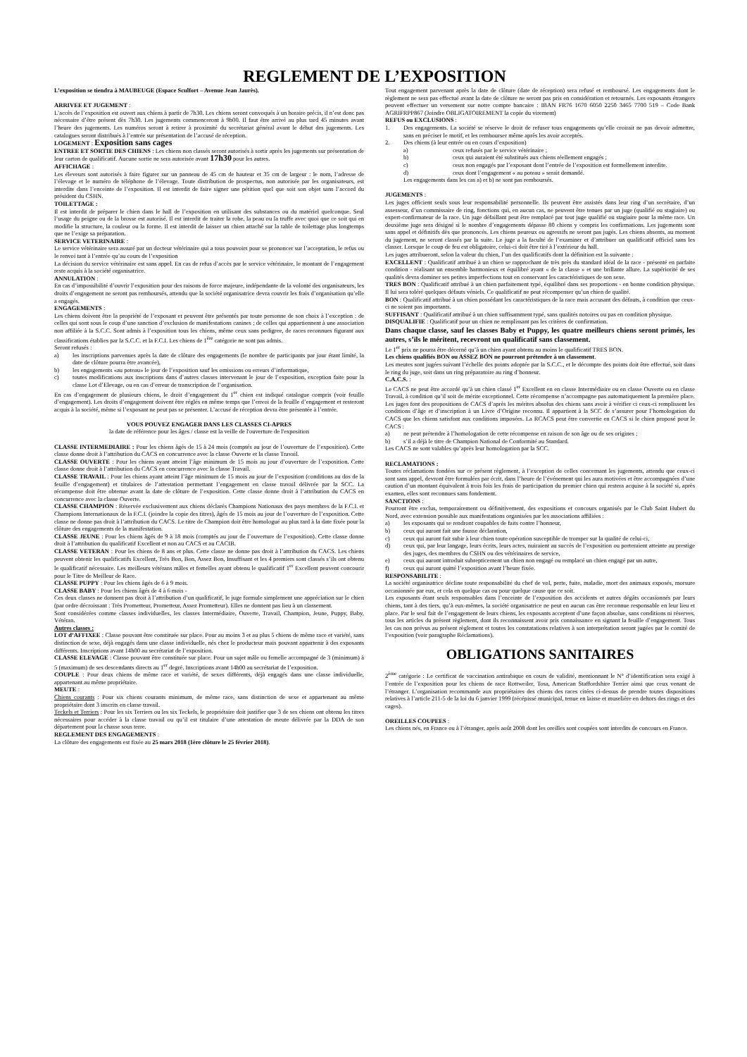REGLEMENT DE L’EXPOSITION
L’exposition se tiendra à MAUBEUGE (Espace Sculfort – Avenue Jean Jaurès).
ARRIVEE ET JUGEMENT :
L’accès de l’exposition est ouvert aux chiens à partir de 7h30. Les chiens seront convoqués à un horaire précis, il n’est donc pas nécessaire d’être présent dès 7h30. Les jugements commenceront à 9h00. Il faut être arrivé au plus tard 45 minutes avant l’heure des jugements. Les numéros seront à retirer à proximité du secrétariat général avant le début des jugements. Les catalogues seront distribués à l’entrée sur présentation de l’accusé de réception.
LOGEMENT : Exposition sans cages
ENTREE ET SORTIE DES CHIENS : Les chiens non classés seront autorisés à sortir après les jugements sur présentation de leur carton de qualificatif. Aucune sortie ne sera autorisée avant 17h30 pour les autres.
AFFICHAGE :
Les éleveurs sont autorisés à faire figurer sur un panneau de 45 cm de hauteur et 35 cm de largeur : le nom, l’adresse de l’élevage et le numéro de téléphone de l’élevage. Toute distribution de prospectus, non autorisée par les organisateurs, est interdite dans l’enceinte de l’exposition. Il est interdit de faire signer une pétition quel que soit son objet sans l’accord du président du CSHN.
TOILETTAGE :
Il est interdit de préparer le chien dans le hall de l’exposition en utilisant des substances ou du matériel quelconque. Seul l’usage du peigne ou de la brosse est autorisé. Il est interdit de traiter la robe, la peau ou la truffe avec quoi que ce soit qui en modifie la structure, la couleur ou la forme. Il est interdit de laisser un chien attaché sur la table de toilettage plus longtemps que ne l’exige sa préparation.
SERVICE VETERINAIRE :
Le service vétérinaire sera assuré par un docteur vétérinaire qui a tous pouvoirs pour se prononcer sur l’acceptation, le refus ou le renvoi tant à l’entrée qu’au cours de l’exposition
La décision du service vétérinaire est sans appel. En cas de refus d’accès par le service vétérinaire, le montant de l’engagement reste acquis à la société organisatrice.
ANNULATION :
En cas d’impossibilité d’ouvrir l’exposition pour des raisons de force majeure, indépendante de la volonté des organisateurs, les droits d’engagement ne seront pas remboursés, attendu que la société organisatrice devra couvrir les frais d’organisation qu’elle a engagés.
ENGAGEMENTS :
Les chiens doivent être la propriété de l’exposant et peuvent être présentés par toute personne de son choix à l’exception : de celles qui sont sous le coup d’une sanction d’exclusion de manifestations canines ; de celles qui appartiennent à une association non affiliée à la S.C.C. Sont admis à l’exposition tous les chiens, même ceux sans pedigree, de races reconnues figurant aux classifications établies par la S.C.C. et la F.C.I. Les chiens de 1<sup>ère</sup> catégorie ne sont pas admis.
Seront refusés :
a) les inscriptions parvenues après la date de clôture des engagements (le nombre de participants par jour étant limité, la date de clôture pourra être avancée),
b) les engagements «au poteau» le jour de l’exposition sauf les omissions ou erreurs d’informatique,
c) toutes modifications aux inscriptions dans d’autres classes intervenant le jour de l’exposition, exception faite pour la classe Lot d’Elevage, ou en cas d’erreur de transcription de l’organisation.
En cas d’engagement de plusieurs chiens, le droit d’engagement du 1<sup>er</sup> chien est indiqué catalogue compris (voir feuille d’engagement). Les droits d’engagement doivent être réglés en même temps que l’envoi de la feuille d’engagement et resteront acquis à la société, même si l’exposant ne peut pas se présenter. L’accusé de réception devra être présentée à l’entrée.
VOUS POUVEZ ENGAGER DANS LES CLASSES CI-APRES
la date de référence pour les âges / classe est la veille de l'ouverture de l'exposition
CLASSE INTERMEDIAIRE : Pour les chiens âgés de 15 à 24 mois (comptés au jour de l’ouverture de l’exposition). Cette classe donne droit à l’attribution du CACS en concurrence avec la classe Ouverte et la classe Travail.
CLASSE OUVERTE : Pour les chiens ayant atteint l’âge minimum de 15 mois au jour d’ouverture de l’exposition. Cette classe donne droit à l’attribution du CACS en concurrence avec la classe Travail.
CLASSE TRAVAIL : Pour les chiens ayant atteint l’âge minimum de 15 mois au jour de l’exposition (conditions au dos de la feuille d’engagement) et titulaires de l’attestation permettant l’engagement en classe travail délivrée par la SCC. La récompense doit être obtenue avant la date de clôture de l’exposition. Cette classe donne droit à l’attribution du CACS en concurrence avec la classe Ouverte.
CLASSE CHAMPION : Réservée exclusivement aux chiens déclarés Champions Nationaux des pays membres de la F.C.I. et Champions Internationaux de la F.C.I. (joindre la copie des titres), âgés de 15 mois au jour de l’ouverture de l’exposition. Cette classe ne donne pas droit à l’attribution du CACS. Le titre de Champion doit être homologué au plus tard à la date fixée pour la clôture des engagements de la manifestation.
CLASSE JEUNE : Pour les chiens âgés de 9 à 18 mois (comptés au jour de l’ouverture de l’exposition). Cette classe donne droit à l’attribution du qualificatif Excellent et non au CACS et au CACIB.
CLASSE VETERAN : Pour les chiens de 8 ans et plus. Cette classe ne donne pas droit à l’attribution du CACS. Les chiens peuvent obtenir les qualificatifs Excellent, Très Bon, Bon, Assez Bon, Insuffisant et les 4 premiers sont classés s’ils ont obtenu le qualificatif nécessaire. Les meilleurs vétérans mâles et femelles ayant obtenu le qualificatif 1<sup>er</sup> Excellent peuvent concourir pour le Titre de Meilleur de Race.
CLASSE PUPPY : Pour les chiens âgés de 6 à 9 mois.
CLASSE BABY : Pour les chiens âgés de 4 à 6 mois -
Ces deux classes ne donnent pas droit à l’attribution d’un qualificatif, le juge formule simplement une appréciation sur le chien (par ordre décroissant : Très Prometteur, Prometteur, Assez Prometteur). Elles ne donnent pas lieu à un classement.
Sont considérées comme classes individuelles, les classes Intermédiaire, Ouverte, Travail, Champion, Jeune, Puppy, Baby, Vétéran.
Autres classes :
LOT d’AFFIXEE : Classe pouvant être constituée sur place. Pour au moins 3 et au plus 5 chiens de même race et variété, sans distinction de sexe, déjà engagés dans une classe individuelle, nés chez le producteur mais pouvant appartenir à des exposants différents. Inscriptions avant 14h00 au secrétariat de l’exposition.
CLASSE ELEVAGE : Classe pouvant être constituée sur place. Pour un sujet mâle ou femelle accompagné de 3 (minimum) à 5 (maximum) de ses descendants directs au 1<sup>er</sup> degré. Inscriptions avant 14h00 au secrétariat de l’exposition.
COUPLE : Pour deux chiens de même race et variété, de sexes différents, déjà engagés dans une classe individuelle, appartenant au même propriétaire.
MEUTE :
Chiens courants : Pour six chiens courants minimum, de même race, sans distinction de sexe et appartenant au même propriétaire dont 3 inscrits en classe travail.
Teckels et Terriers : Pour les six Terriers ou les six Teckels, le propriétaire doit justifier que 3 de ses chiens ont obtenu les titres nécessaires pour accéder à la classe travail ou qu’il est titulaire d’une attestation de meute délivrée par la DDA de son département pour la chasse sous terre.
REGLEMENT DES ENGAGEMENTS :
La clôture des engagements est fixée au 25 mars 2018 (1ère clôture le 25 février 2018).
Tout engagement parvenant après la date de clôture (date de réception) sera refusé et remboursé. Les engagements dont le règlement ne sera pas effectué avant la date de clôture ne seront pas pris en considération et retournés. Les exposants étrangers peuvent effectuer un versement sur notre compte bancaire : IBAN FR76 1670 6050 2250 3465 7700 519 – Code Bank AGRIFRPP867 (Joindre OBLIGATOIREMENT la copie du virement)
REFUS ou EXCLUSIONS :
1. Des engagements. La société se réserve le droit de refuser tous engagements qu’elle croirait ne pas devoir admettre, sans en préciser le motif, et les rembourser même après les avoir acceptés.
2. Des chiens (à leur entrée ou en cours d’exposition)
a) ceux refusés par le service vétérinaire ;
b) ceux qui auraient été substitués aux chiens réellement engagés ;
c) ceux non engagés par l’exposant dont l’entrée de l’exposition est formellement interdite.
d) ceux dont l’engagement « au poteau » serait demandé.
Les engagements dans les cas a) et b) ne sont pas remboursés.
JUGEMENTS :
Les juges officient seuls sous leur responsabilité personnelle. Ils peuvent être assistés dans leur ring d’un secrétaire, d’un assesseur, d’un commissaire de ring, fonctions qui, en aucun cas, ne peuvent être tenues par un juge (qualifié ou stagiaire) ou expert-confirmateur de la race. Un juge défaillant peut être remplacé par tout juge qualifié ou stagiaire pour la même race. Un deuxième juge sera désigné si le nombre d’engagements dépasse 80 chiens y compris les confirmations. Les jugements sont sans appel et définitifs dès que prononcés. Les chiens peureux ou agressifs ne seront pas jugés. Les chiens absents, au moment du jugement, ne seront classés par la suite. Le juge a la faculté de l’examiner et d’attribuer un qualificatif officiel sans les classer. Lorsque le coup de feu est obligatoire, celui-ci doit être tiré à l’extérieur du hall.
Les juges attribueront, selon la valeur du chien, l’un des qualificatifs dont la définition est la suivante :
EXCELLENT : Qualificatif attribué à un chien se rapprochant de très près du standard idéal de la race - présenté en parfaite condition - réalisant un ensemble harmonieux et équilibré ayant « de la classe » et une brillante allure. La supériorité de ses qualités devra dominer ses petites imperfections tout en conservant les caractéristiques de son sexe.
TRES BON : Qualificatif attribué à un chien parfaitement typé, équilibré dans ses proportions - en bonne condition physique. Il lui sera toléré quelques défauts véniels. Ce qualificatif ne peut récompenser qu’un chien de qualité.
BON : Qualificatif attribué à un chien possédant les caractéristiques de la race mais accusant des défauts, à condition que ceux-ci ne soient pas importants.
SUFFISANT : Qualificatif attribué à un chien suffisamment typé, sans qualités notoires ou pas en condition physique.
DISQUALIFIE : Qualificatif pour un chien ne remplissant pas les critères de confirmation.
Dans chaque classe, sauf les classes Baby et Puppy, les quatre meilleurs chiens seront primés, les autres, s’ils le méritent, recevront un qualificatif sans classement.
Le 1<sup>er</sup> prix ne pourra être décerné qu’à un chien ayant obtenu au moins le qualificatif TRES BON.
Les chiens qualifiés BON ou ASSEZ BON ne pourront prétendre à un classement.
Les meutes sont jugées suivant l’échelle des points adoptée par la S.C.C., et le décompte des points doit être effectué, soit dans le ring du juge, soit dans un ring préparatoire au ring d’honneur.
C.A.C.S. :
Le CACS ne peut être accordé qu’à un chien classé 1<sup>er</sup> Excellent en en classe Intermédiaire ou en classe Ouverte ou en classe Travail, à condition qu’il soit de mérite exceptionnel. Cette récompense n’accompagne pas automatiquement la première place. Les juges font des propositions de CACS d’après les mérites absolus des chiens sans avoir à vérifier ci ceux-ci remplissent les conditions d’âge et d’inscription à un Livre d’Origine reconnu. Il appartient à la SCC de s’assurer pour l’homologation du CACS que les chiens satisfont aux conditions imposées. La RCACS peut être convertie en CACS si le chien proposé pour le CACS :
a) ne peut prétendre à l’homologation de cette récompense en raison de son âge ou de ses origines ;
b) s’il a déjà le titre de Champion National de Conformité au Standard.
Les CACS ne sont valables qu’après leur homologation par la SCC.
RECLAMATIONS :
Toutes réclamations fondées sur ce présent règlement, à l’exception de celles concernant les jugements, attendu que ceux-ci sont sans appel, devront être formulées par écrit, dans l’heure de l’événement qui les aura motivées et être accompagnées d’une caution d’un montant équivalent à trois fois les frais de participation du premier chien qui restera acquise à la société si, après examen, elles sont reconnues sans fondement.
SANCTIONS :
Pourront être exclus, temporairement ou définitivement, des expositions et concours organisés par le Club Saint Hubert du Nord, avec extension possible aux manifestations organisées par les associations affiliées :
a) les exposants qui se rendront coupables de faits contre l’honneur,
b) ceux qui auront fait une fausse déclaration,
c) ceux qui auront fait subir à leur chien toute opération susceptible de tromper sur la qualité de celui-ci,
d) ceux qui, par leur langage, leurs écrits, leurs actes, nuiraient au succès de l’exposition ou porteraient atteinte au prestige des juges, des membres du CSHN ou des vétérinaires de service,
e) ceux qui auront introduit subrepticement un chien non engagé ou remplacé un chien engagé par un autre,
f) ceux qui auront quitté l’exposition avant l’heure fixée.
RESPONSABILITE :
La société organisatrice décline toute responsabilité du chef de vol, perte, fuite, maladie, mort des animaux exposés, morsure occasionnée par eux, et cela en quelque cas ou pour quelque cause que ce soit.
Les exposants étant seuls responsables dans l’enceinte de l’exposition des accidents et autres dégâts occasionnés par leurs chiens, tant à des tiers, qu’à eux-mêmes, la société organisatrice ne peut en aucun cas être reconnue responsable en leur lieu et place. Par le seul fait de l’engagement de leurs chiens, les exposants acceptent d’une façon absolue, sans conditions ni réserves, tous les articles du présent règlement, dont ils reconnaissent avoir pris connaissance en signant la feuille d’engagement. Tous les cas non prévus au présent règlement et toutes les constatations relatives à son interprétation seront jugées par le comité de l’exposition (voir paragraphe Réclamations).
OBLIGATIONS SANITAIRES
2<sup>ème</sup> catégorie : Le certificat de vaccination antirabique en cours de validité, mentionnant le N° d’identification sera exigé à l’entrée de l’exposition pour les chiens de race Rottweiler, Tosa, American Staffordshire Terrier ainsi que ceux venant de l’étranger. L’organisation recommande aux propriétaires des chiens des races citées ci-dessus de prendre toutes dispositions relatives à l’article 211-5 de la loi du 6 janvier 1999 (récépissé municipal, tenue en laisse et muselière en dehors des rings et des cages).
OREILLES COUPEES :
Les chiens nés, en France ou à l’étranger, après août 2008 dont les oreilles sont coupées sont interdits de concours en France.